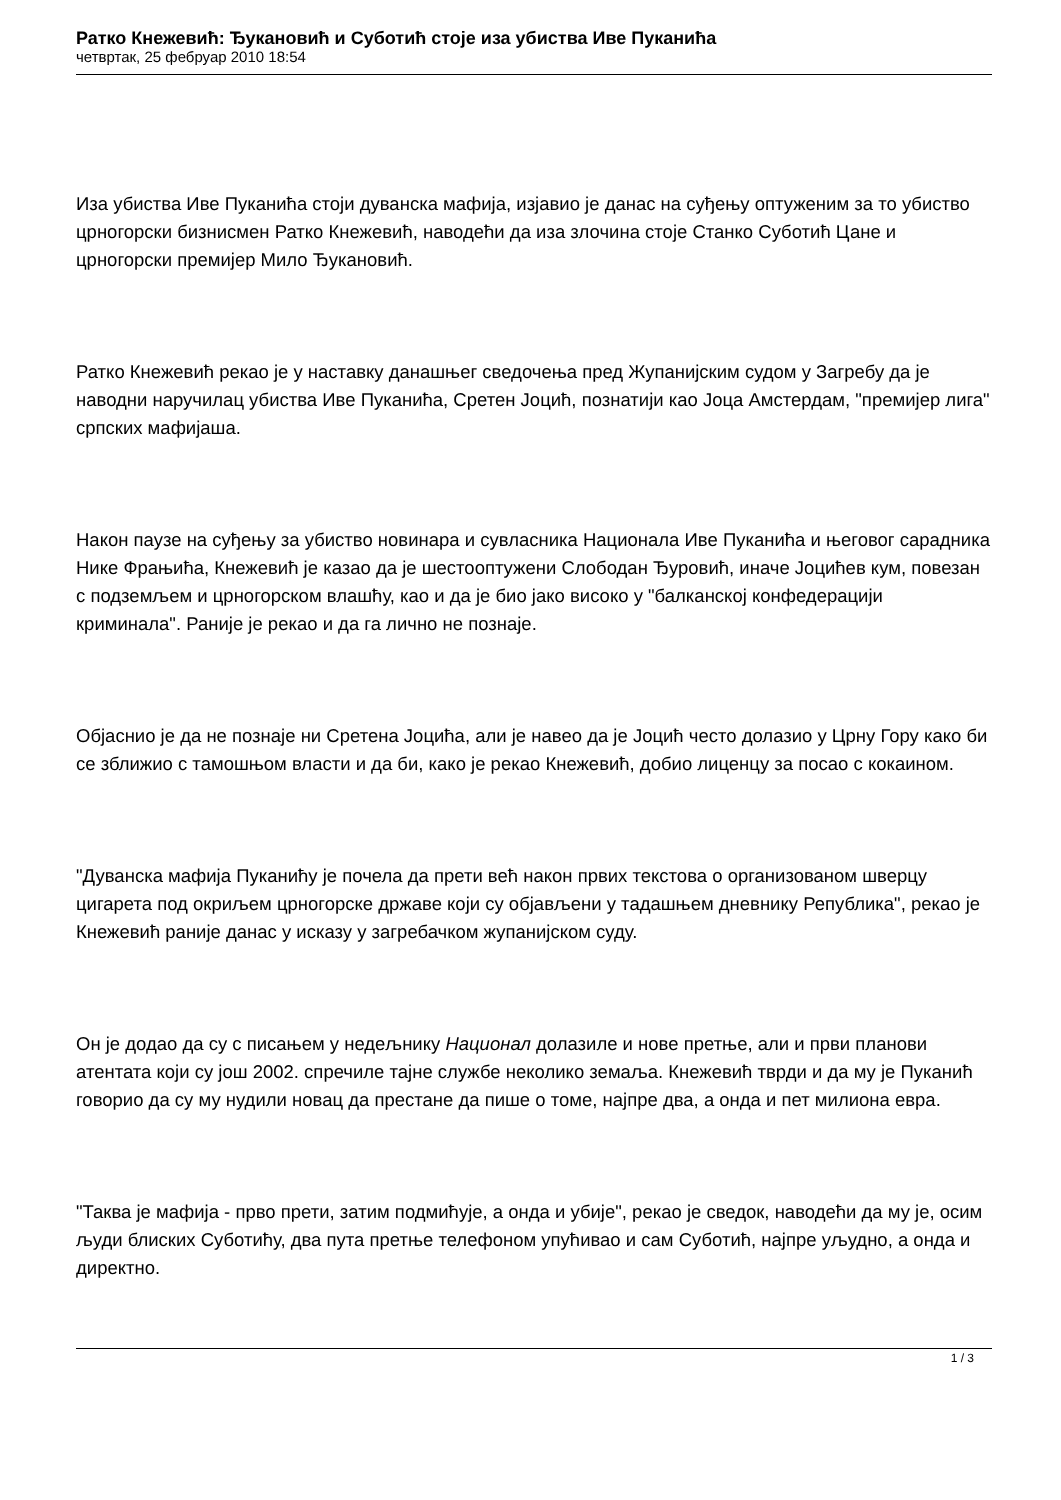Ратко Кнежевић: Ђукановић и Суботић стоје иза убиства Иве Пуканића
четвртак, 25 фебруар 2010 18:54
Иза убиства Иве Пуканића стоји дуванска мафија, изјавио је данас на суђењу оптуженим за то убиство црногорски бизнисмен Ратко Кнежевић, наводећи да иза злочина стоје Станко Суботић Цане и црногорски премијер Мило Ђукановић.
Ратко Кнежевић рекао је у наставку данашњег сведочења пред Жупанијским судом у Загребу да је наводни наручилац убиства Иве Пуканића, Сретен Јоцић, познатији као Јоца Амстердам, "премијер лига" српских мафијаша.
Након паузе на суђењу за убиство новинара и сувласника Национала Иве Пуканића и његовог сарадника Нике Фрањића, Кнежевић је казао да је шестооптужени Слободан Ђуровић, иначе Јоцићев кум, повезан с подземљем и црногорском влашћу, као и да је био јако високо у "балканској конфедерацији криминала". Раније је рекао и да га лично не познаје.
Објаснио је да не познаје ни Сретена Јоцића, али је навео да је Јоцић често долазио у Црну Гору како би се зближио с тамошњом власти и да би, како је рекао Кнежевић, добио лиценцу за посао с кокаином.
"Дуванска мафија Пуканићу је почела да прети већ након првих текстова о организованом шверцу цигарета под окриљем црногорске државе који су објављени у тадашњем дневнику Република", рекао је Кнежевић раније данас у исказу у загребачком жупанијском суду.
Он је додао да су с писањем у недељнику Национал долазиле и нове претње, али и први планови атентата који су још 2002. спречиле тајне службе неколико земаља. Кнежевић тврди и да му је Пуканић говорио да су му нудили новац да престане да пише о томе, најпре два, а онда и пет милиона евра.
"Таква је мафија - прво прети, затим подмићује, а онда и убије", рекао је сведок, наводећи да му је, осим људи блиских Суботићу, два пута претње телефоном упућивао и сам Суботић, најпре уљудно, а онда и директно.
1 / 3